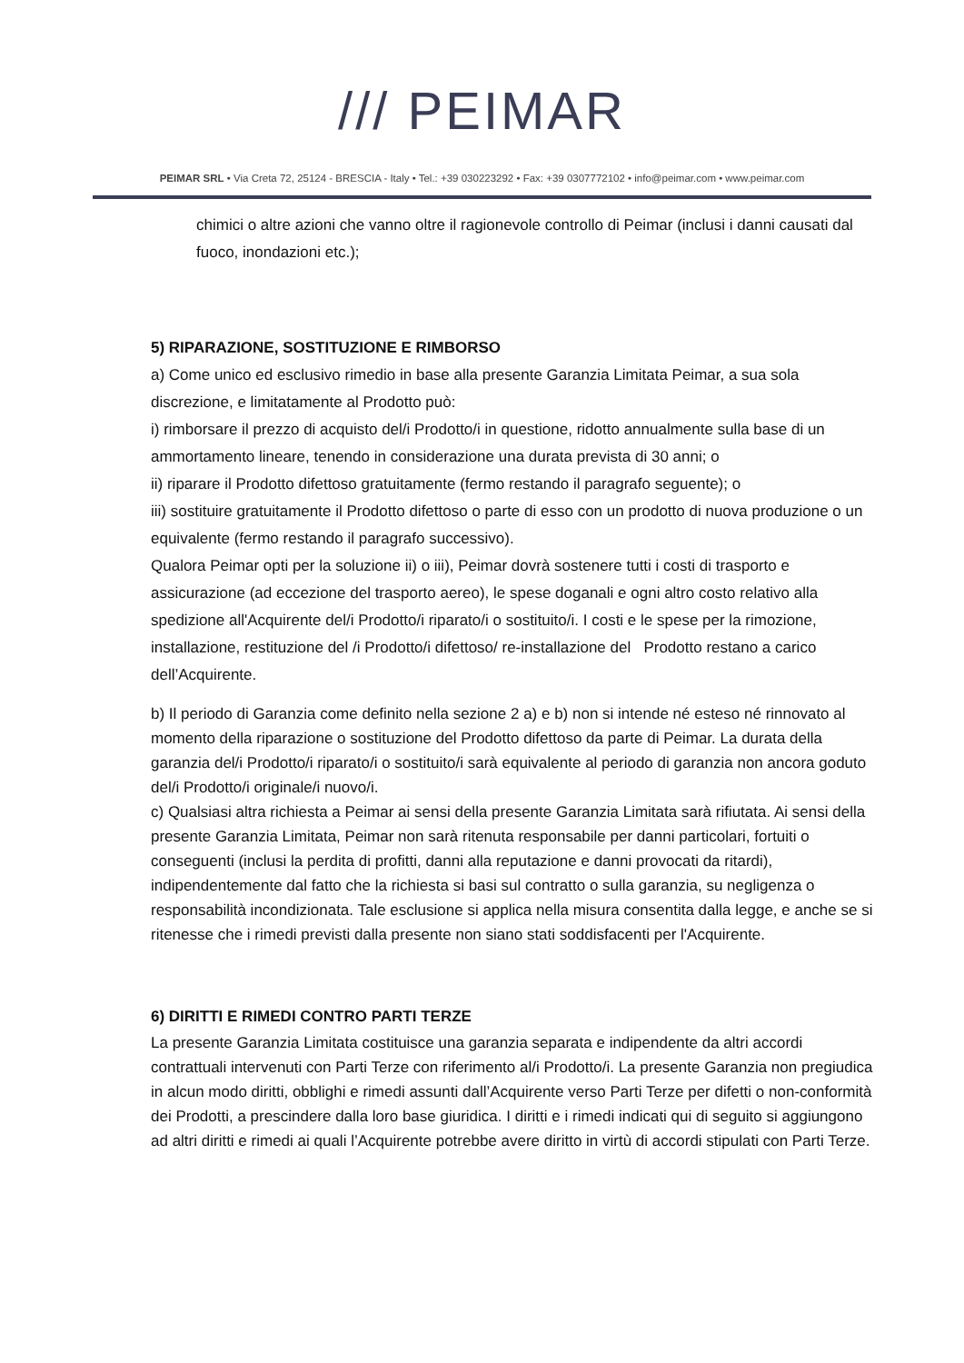/// PEIMAR
PEIMAR SRL • Via Creta 72, 25124 - BRESCIA - Italy • Tel.: +39 030223292 • Fax: +39 0307772102 • info@peimar.com • www.peimar.com
chimici o altre azioni che vanno oltre il ragionevole controllo di Peimar (inclusi i danni causati dal fuoco, inondazioni etc.);
5) RIPARAZIONE, SOSTITUZIONE E RIMBORSO
a) Come unico ed esclusivo rimedio in base alla presente Garanzia Limitata Peimar, a sua sola discrezione, e limitatamente al Prodotto può:
i) rimborsare il prezzo di acquisto del/i Prodotto/i in questione, ridotto annualmente sulla base di un ammortamento lineare, tenendo in considerazione una durata prevista di 30 anni; o
ii) riparare il Prodotto difettoso gratuitamente (fermo restando il paragrafo seguente); o
iii) sostituire gratuitamente il Prodotto difettoso o parte di esso con un prodotto di nuova produzione o un equivalente (fermo restando il paragrafo successivo).
Qualora Peimar opti per la soluzione ii) o iii), Peimar dovrà sostenere tutti i costi di trasporto e assicurazione (ad eccezione del trasporto aereo), le spese doganali e ogni altro costo relativo alla spedizione all'Acquirente del/i Prodotto/i riparato/i o sostituito/i. I costi e le spese per la rimozione, installazione, restituzione del /i Prodotto/i difettoso/ re-installazione del Prodotto restano a carico dell’Acquirente.
b) Il periodo di Garanzia come definito nella sezione 2 a) e b) non si intende né esteso né rinnovato al momento della riparazione o sostituzione del Prodotto difettoso da parte di Peimar. La durata della garanzia del/i Prodotto/i riparato/i o sostituito/i sarà equivalente al periodo di garanzia non ancora goduto del/i Prodotto/i originale/i nuovo/i.
c) Qualsiasi altra richiesta a Peimar ai sensi della presente Garanzia Limitata sarà rifiutata. Ai sensi della presente Garanzia Limitata, Peimar non sarà ritenuta responsabile per danni particolari, fortuiti o conseguenti (inclusi la perdita di profitti, danni alla reputazione e danni provocati da ritardi), indipendentemente dal fatto che la richiesta si basi sul contratto o sulla garanzia, su negligenza o responsabilità incondizionata. Tale esclusione si applica nella misura consentita dalla legge, e anche se si ritenesse che i rimedi previsti dalla presente non siano stati soddisfacenti per l'Acquirente.
6) DIRITTI E RIMEDI CONTRO PARTI TERZE
La presente Garanzia Limitata costituisce una garanzia separata e indipendente da altri accordi contrattuali intervenuti con Parti Terze con riferimento al/i Prodotto/i. La presente Garanzia non pregiudica in alcun modo diritti, obblighi e rimedi assunti dall’Acquirente verso Parti Terze per difetti o non-conformità dei Prodotti, a prescindere dalla loro base giuridica. I diritti e i rimedi indicati qui di seguito si aggiungono ad altri diritti e rimedi ai quali l’Acquirente potrebbe avere diritto in virtù di accordi stipulati con Parti Terze.